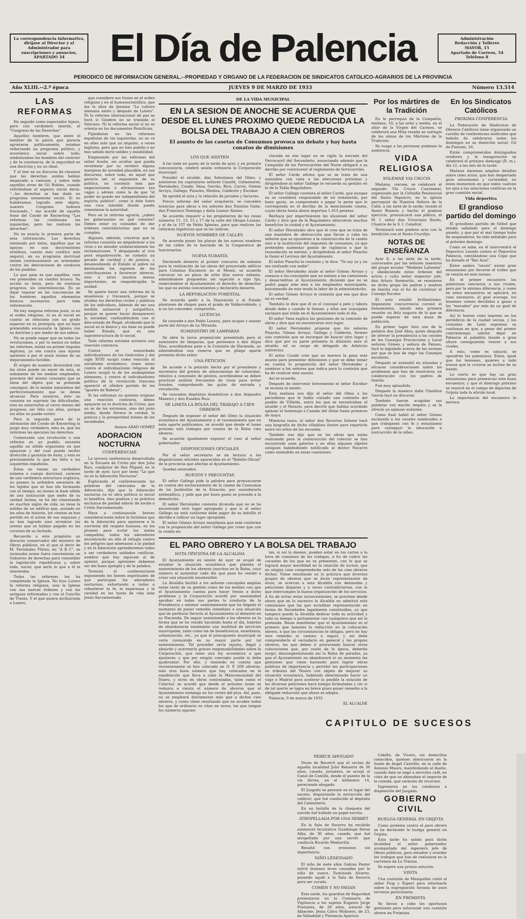La correspondencia informativa, diríjase al Director y al Administrador para suscripciones y anuncios,
APARTADO 34
El Día de Palencia
Administración
Redacción y Talleres
MAYOR, 15
Apartado de Correos, 34
Teléfono 8
PERIODICO DE INFORMACION GENERAL.--PROPIEDAD Y ORGANO DE LA FEDERACION DE SINDICATOS CATOLICO-AGRARIOS DE LA PROVINCIA
Año XLIII.--2.ª época JUEVES 9 DE MARZO DE 1933 Número 13.514
LAS REFORMAS
He seguido como espectador lejano, pero con verdadero interés, el "Congreso de las Derechas".
Aquellos hombres, que entre el temblor de la patria que parecía agrietarse políticamente, estaban redactando un programa político, y económico social sobre todo; simbolizaban los hombres del carácter y de la constancia, de la seguridad en una doctrina y en un ideal.
Y al leer en un discurso de clausura que las derechas unidas habían empezado a caminar, y sobre todo aquellas otras de Gil Robles, cuando refiriéndose al aspecto social decía: "...las derechas se han dado un programa netamente social. Si no hubiéramos logrado este objeto, nuestro Congreso hubiera fracasado..." me acordé de aquella frase del Conde de Keyserling "Las reformas las comienzan las izquierdas, pero las realizan las derechas".
No es exacta la primera parte de esta información. Las derechas (entiendo por éstas, aquéllas que se apoyan en una doctrinalismo ortodoxo, cuanto más católico más seguro), en su programa doctrinal tienen continuamente un orientador contra las desviaciones de conducta de los pueblos.
Lo que pasa es que aquéllas, rara vez pretenden un cambio brusco. Su acción es lenta, pero de continuo progreso, sin intermitencias. Es un dejar reposar en las conciencias de los hombres aquellos elementos básicos necesarios para toda reformación.
No hay ninguna reforma justa, ni en el orden religioso, ni en el social en cuanto se relaciona con un grado superior en su jerarquía, que no haya pretendido encauzarla la Iglesia con su doctrina y por medio de sus sabios.
No se puede negar que en todas las revoluciones, o por lo menos en todas las reformas, existe un primer impulso legítimo, ya sea contra una injusta opresión o por el ansia misma de un mejoramiento factible.
El origen de nuestra diversidad con los otros puede no nacer de esto, ni solamente de los medios empleados; proviene del mismo concepto que se tiene del objeto que se pretende conseguir, de la misma naturaleza del perfeccionamiento que se desea alcanzar. Para nosotros, éste no consiste en suprimir las dificultades, sino en amarrarlas al carro mismo del progreso; ser feliz con ellas, porque sin ellas no puede existir.
Pero la segunda parte de la afirmación del Conde de Keyserling la juzgo muy verdadera, esto es, que las reformas las ejecutan las derechas.
Comenzada una revolución o una reforma en un pueblo, necesita aquélla un sólido organismo en que apoyarse y del cual pueda recibir dirección y garantía de éxito, y esto es precisamente lo que les falta a las izquierdas españolas.
Estas no tienen un verdadero sistema o cuerpo doctrinal, carecen de una verdadera estructura orgánica, no poseen la urdimbre necesaria de los tejidos que se han ido formando con el tiempo, no tienen la base sólida de una institución que amén de su verdad íntima, se ha ido cimentando en muchos siglos de vida; no tiene la solidez de un edificio que, azotado en los años de historia, los vientos se han partido en el arista de sus esquinas y no han logrado sino arrastrar las arenas que se habían pegado en las cornisas de su fachada.
Recuerdo a este propósito un discurso conservador del ministro de Obras públicas, en el que al decir de M. Fernández Flórez, en "A B C", se insinuaba acaso fuera conveniente un Gobierno de derechas para consolidar la legislación republicana y, sobre todo, social, que sería lo que a él le interesaba.
Todas las reformas las ha completado la Iglesia. No hizo Lutero la reforma religiosa, sino la Iglesia con sus nuevas órdenes y con las antiguas reformadas y con el Concilio de Trento. Y el que quiera atribuírsela a Lutero,
que considere sus frutos en el orden religioso y en el humanocientífico, que lea la obra de Janssen "La cultura alemana antes y después de Lutero". Ni la reforma internacional de paz se hará si Ginebra no se traslada al Vaticano. Ni la reforma social si no se orienta en los documentos Pontificios.
Fijándonos en las reformas españolas de las izquierdas, no se ve en ellas más que un impulso, a veces legítimo, pero que no han podido o no han sabido darle solidez y estabilidad.
Empezando por las reformas del señor Azaña, sin ocultar que pueda revolotear por su cerebro alguna mariposa de novedad plausible, en sus discursos, sobre todo, en aquel que parecía ser el exponente de su política, no contenía más que negociaciones o afirmaciones tan vagas y aéreas como la de que "el poder no puede ser independiente del espíritu público", como si éste fuera una roca inmoble donde pueda cimentarse la autoridad.
Pero en la reforma agraria, ¿saben los gobernantes en qué consiste? Deben estar ya cansados de dar órdenes contradictorias que no se cumplen.
Algunos, además, creyeron que la reforma consistía en empobrecer a los ricos o en atender unilateralmente las reclamaciones. Y despojando al rico para empobrecerle, se cometía un pecado de caridad y de justicia, y desatendiendo el Estado al pobre no destinando los ingresos de los contribuyentes a favorecer obreros, sino a otros asuntos menos importantes, se resquebrajaba la unidad.
Se quiere hacer una reforma de la enseñanza y fracasará, porque se olvidan los derechos civiles y públicos de los individuos. Además de ser una medida antisocial y antipolítica, porque es querer hacer desaparecer la sociedad, confundiéndola con el dios-estado de Hegel, olvidando que lo social es lo básico y sin base no puede haber Estado, que es una supraestructura de lo social.
Toda reforma extrema arrastra una reacción contraria.
Contra el exacerbado individualismo de los fisiócratas y del siglo XVIII surgió como reacción el socialismo económico, como antes contra el individualismo religioso de Lutero surgió la de los anabaptistas alemanes, y contra el individualismo político de la revolución francesa apareció el célebre partido de los "iguales de Babeus".
Si las reformas no quieren originar una reacción contraria, deben apoyarse en la doctrina de Cristo, que no es de los extremos, sino del justo medio, donde florece la verdad, la justicia y la prosperidad misma de las sociedades.
Aniano ABAD GOMEZ
ADORACION NOCTURNA
CONFERENCIAS
La tercera conferencia desarrollada en la Escuela de Cristo por don Julio Ruiz, coadjutor de San Miguel, en la tarde de ayer, tuvo por tema "Lo que no es la Adoración Nocturna".
Explicando el conferenciante las palabras del catecismo de la Adoración, dijo que la Adoración nocturna no es obra política ni social ni benéfica, sino piadosa y su práctica exclusiva de piedad adorar de noche a Cristo Sacramentado.
Hace a continuación breves consideraciones sobre la fortaleza que da la Adoración para oponerse a la corriente del respeto humano, en los jóvenes para evitar las malas compañías; todos los adoradores encontrarán en ella el refugio contra los peligros que amenazan a la piedad y en la Adoración aprenderemos todos a ser verdaderos soldados católicos, nombre que hoy equivale al de apóstol, porque apóstoles debemos ser del buen ejemplo y de la palabra.
Terminó el conferenciante exponiendo los bienes espirituales de que participan los adoradores nocturnos, exhortando a todos a robustecer la fe, la esperanza y la caridad en las horas de vela ante Jesús Sacramentado
DE LA VIDA MUNICIPAL
EN LA SESION DE ANOCHE SE ACUERDA QUE DESDE EL LUNES PROXIMO QUEDE REDUCIDA LA BOLSA DEL TRABAJO A CIEN OBREROS
El asunto de las casetas de Consumos provoca un debate y hay hasta conatos de dimisiones
LOS QUE ASISTEN
A las siete en punto de la tarde de ayer, y en primera convocatoria, celebró sesión ordinaria la Corporación municipal.
Presidió el alcalde, don Salustiano del Olmo, y asistieron los capitulares señores Casañé, Colmenares, Hernández, Conde, Vena, Garrán, Rico, Carrio, Gómez Arroyo, Gallego, Pinacho, Medina, Calderón y Escobar.
Se aprobó el acta y la relación de jornales y facturas.
Previo informe del señor arquitecto, se conceden licencias para obras a los señores don Dionisio Gaite, don Francisco Domingo y doña Leonor Alonso.
Se acuerda requerir a los propietarios de las casas números 11, 13, 15 y 17 de la calle del Obispo Lozano, y al de la 157 de Pablo Iglesias, para que realicen las reformas higiénicas que se les indican.
NUEVOS NOMBRES DE CALLES
Se acuerda poner las placas de los nuevos nombres de las calles de la barriada de la Cooperativa de funcionarios.
NUEVA SUBASTA
Declarado desierto el primer concurso de subasta para la realización de las obras del proyectado edificio para Colonias Escolares en el Monte, se acuerda convocar en un plazo de ocho días nueva subasta, admitiéndose propuestas sin sujeción a tipo fijo, reservándose el Ayuntamiento el derecho de desechar las que no estime convenientes y declararlo desierto.
LA REPOBLACION FORESTAL
Se acuerda pedir a la Diputación y al Estado plantones de chopos para el prado de Valderrobledo, y si no los conceden, comprarlos.
LICENCIA
Se concede a don Pablo Lozano, para ocupar y sanear parte del Arroyo de La Miranda.
SUMINISTRO DE LAMPARAS
Se abre la única proposición presentada para el suministro de lámparas, que pertenece a don Alipio Díez, acordándose pase a la Comisión de Hacienda, no admitiéndose una reserva que en pliego aparte presenta dicho señor.
UNA PETICION
Se accede a la petición hecha por el presidente y secretario del gremio de almacenistas de coloniales, relativa a concesión de pósitos, acordándose se deben practicar análisis frecuentes de vinos para evitar fraudes, comprobando las guías de entrada y circulación.
Se conceden depósitos domésticos a don Alejandro Maestro y don Eusebio Ruiz.
SE LIMITA LA BOLSA DEL TRABAJO A CIEN OBREROS
Después de exponer el señor del Olmo la situación económica del Ayuntamiento y el razonamiento que en nota aparte publicamos, se acordó que desde el lunes próximo solo trabajen por cuenta de la Bolsa cien obreros.
Se acuerda igualmente exponer el caso al señor gobernador.
DISPOSICIONES OFICIALES
Por el señor secretario se da lectura a las disposiciones oficiales aparecidas en el "Boletín Oficial" de la provincia que afectan al Ayuntamiento.
Quedan enterados.
RUEGOS Y PREGUNTAS
El señor Gallego pide la palabra para pronunciarse en contra del enclavamiento de la caseta de Consumos de los Jardinillos de la Estación, por considerarla antiestética, y pide que por buen gusto se proceda a la demolición.
El señor Hernández contesta diciendo que no se ha encontrado otro lugar apropiado y que si el señor Gallego no está conforme debe pagar de su bolsillo el derribo e indicar un lugar apropiado.
El señor Gómez Arroyo manifiesta que está conforme con la proposición del señor Gallego por creer que con la caseta en-
clavada en ese lugar no se vigila la entrada del Ferrocarril del Secundario, anunciando además que la Compañía de los Ferrocarriles del Norte obligará a su derribo por contravenir el reglamento de ferrocarriles.
El señor Cardo afirma que so se trata de una maniobra con vista a las elecciones próximas y dirigiéndose al señor Gallego le recuerda su gestión en lo de la Tabla Reguladora.
El señor Gallego contesta al señor Cardo, que aunque no se considera responsable de tal instalación, por buen gusto, se compromete a pagar la parte que le corresponda en el derribo de la mencionada caseta, cuyas obras hasta ahora importan 1.415 pesetas.
Rechaza por impertinentes las alusiones del señor Cardo y dice que de la Reguladora obtuvieron muchos beneficios la ciudad y el Ayuntamiento.
El señor Hernández dice que él cree que se trata de una maniobra de obstrucción que llevan a cabo los señores que se opusieron a la construcción de la caseta sino a la sustitución del impuesto de consumos, ya que pretenden aumentar gastos de vigilancia o que la recaudación se merme, y dirigiéndose al señor Pinacho le llamó el Lerroux del Ayuntamiento.
El señor Pinacho le contesta y le dice: "Yo soy yo y no me confundo con nadie".
El señor Hernández alude al señor Gómez Arroyo y censura a los concejales que no asisten a las comisiones y desacreditan al Ayuntamiento, diciendo que no se podrá pagar este mes a los empleados municipales, boicoteando de este modo la labor de la administración.
El señor Gómez Arroyo le contesta que eso que dice no es verdad.
También le dice que él es el concejal a pelo y labora donde debe y cuando le llaman, y ellos son concejales caciques que están en el Ayuntamiento todo el día.
El señor Vena explica las gestiones de la comisión de obras y dice que no encontraron otro lugar.
El señor Hernández propone que los señores Pinacho, Gómez Arroyo, Gallego y Calderón, formen una comisión que se encargue de buscar otro lugar y dice que por su parte presenta la dimisión ante el alcalde, ed su cargo de delegado de Arbitrios indirectos.
El señor Conde cree que no merece la pena este asunto para presentar dimisiones y que se debe tomar en cuenta la proposición del señor Hernández y nombrar a los señores que indica para la comisión que ha de resolver este asunto.
Así se acuerda.
Después de intervenir brevemente el señor Escobar se levanta la sesión.
Esta mañana nos dijo el señor del Olmo a los periodistas que le había visitado una comisión del pueblo de Villalda, entre los que se encontraban el alcalde y el Notario, para decirle que habían acordado aplazar el homenaje a Casado del Alisal hasta primeros de mayo.
Mientras tanto, el señor don Severino Infante hará una biografía de dicho villaldino ilustre para repartirla entre los niños de las escuelas.
También nos dijo que en las obras que están realizando para la construcción del colector se han encontrado unas galerías y en ellas algunos objetos antiguos habiéndoselo notificado al doctor Navarro como entendido en estas cuestiones.
EL PARO OBRERO Y LA BOLSA DEL TRABAJO
NOTA OFICIOSA DE LA ALCALDIA
El Ayuntamiento en sesión de ayer se ocupó de estudiar la situación económica que plantea el sostenimiento de los obreros inscritos en la Bolsa, cuyo número al aumentar cada día que pasa ha venido a crear una situación insostenible.
La Alcaldía facilitó a los señores concejales amplias notas tanto de su gestión como de los medios con que el Ayuntamiento cuenta para hacer frente a dicho problema y la Corporación acordó por unanimidad aprobar en todas sus partes la conducta de la Presidencia y estimar unánimemente que ha llegado el momento de poner remedio inmediato a una situación que de perdurar llevaría al Ayuntamiento al desastre en su Hacienda. De seguir sosteniendo a los obreros en la forma que se ha venido haciendo hasta el día, habrían de abandonarse totalmente una multitud de servicios municipales, tales como los de beneficencia, enseñanza, urbanización, etc., ya que el presupuesto municipal se vería consumido en su mayor parte por tal sostenimiento. Tal proceder sería injusto, ilegal y absurdo y acarrearía graves responsabilidades sobre la Corporación, que tiene una ley económica a que ajustarse, y que por ningún concepto puede ni debe quebrantar. Por ello, y teniendo en cuenta que recientemente se han colocado en O. P. 200 obreros, más otro buen número que hay colocados en la repoblación que lleva a cabo la Mancomunidad del Duero, y otros en obras contratadas, tales como el Colector, se acordó que desde el próximo lunes se reduzca a ciento el número de obreros que el Ayuntamiento sostenga en los cortes del plus. Así, pues, no se empleará diariamente más que a dichos cien obreros, y como viene resultando que no acuden todos los que de ordinario se citan en turno, los que tengan los números siguien-
tes, si así lo desean, pueden estar en los cortes a la hora de comienzo de los trabajos, a fin de cubrir las vacantes de los que no se presenten, con lo que se logrará mayor movilidad en la rotación de turnos, que en ningún caso comprenderán más de los cien obreros dichos. Viene resultando en la práctica que diversos grupos de obreros que se dicen representantes de otros, se acercan a esta Alcaldía con demandas y peticiones dispares y a veces contradictorias, con lo que interrumpen la buena organización de los servicios. A fin de evitar estos inconvenientes, se previene desde ahora que en lo sucesivo la Alcaldía no admitirá más comisiones que las que acrediten representación en forma de Sociedades legalmente constituidas, ya que tampoco puede la Alcaldía dedicar toda su actividad y todo su tiempo a parlamentar con cualquiera que así lo pretenda. Resta manifestar que el Ayuntamiento es el primero que lamenta la reducción en la colocación obrera, a que las circunstancias le obligan, pero no hay otro remedio ni camino a seguir, y así debe comprenderlo el vecindario en general y los propios obreros, los que deben ir procurando buscar otras colocaciones que, por razón de la época, deberán surgir, descongestionando así la Bolsa de parados, ya que el Ayunamiento no abandonará ni un momento las gestiones que viene haciendo para lograr obras públicas de importancia y percibir las participaciones en tributos del Tesoro con objeto de mejorar su situación económica, habiendo determinado hacer un viaje a Madrid para acelerar lo posible la solución de las diversas peticiones hace tiempo formuladas y ver si de tal suerte se logra en breve plazo poner remedio a la obligada reducción que ahora se adopta.
Palencia, 9 de marzo de 1933.
EL ALCALDE
Por los mártires de la Tradición
En la parroquia de la Compañía, mañana, 10, a las ocho y media, en el altar de la Virgen del Carmen, se celebrará una Misa rezada en sufragio de las almas de los Mártires de la Tradición.
Se ruega a las personas piadosas la asistencia.
VIDA RELIGIOSA
SOLEMNE VIA CRUCIS
Mañana, viernes, se celebrará el segundo Vía Crucis Cuaresmal, organizado por la Cofradía Penitencial del Santo Sepulcro, en la iglesia parroquial de Nuestra Señora de la Calle, a las siete de la tarde; rezado el Santo Rosario y hecho el piadoso ejercicio, pronunciará una plática, el M. I. señor don Victoriano Barón, Chantre de la S. I. Catedral.
Terminará este piadoso acto con la bendición con el Santo Crucifijo.
NOTAS DE ENSEÑANZA
Ayer 8, a las siete de la tarde, convocados por los señores maestros del grupo escolar "Modesto Lafuente" y obedeciendo éstos órdenes del activo y culto señor inspector jefe, don Arturo Sanmartín, se reunieron en dicho grupo los padres y madres de familia con el fin de constituir el Consejo Escolar.
El acto resultó brillantísimo. Imponente concurrencia coronó el llamamiento, siendo esta primera reunión un feliz augurio de lo que se puede esperar de esta masa de población.
En primer lugar hizo uso de la palabra don José Aboy, quien después de ofrecer la presidencia a los vocales de los Consejos Provinciales y Local señores Gómez y señora de Petano, leyó lo legislado acerca de las normas por que se han de regir los Consejos escolares.
Después se extendió en atinadas y eficaces consideraciones sobre los problemas que han de resolverse, en colaboración con los padres de familia.
Fué muy aplaudido.
Después la maestra doña Ubaldina García leyó un discurso.
También fueron acogidas sus palabras con mucho respeto y se le ofreció un aplauso unánime.
Como final habló el señor Gómez excitando a los vocales nombrados a que trabajasen con fe y entusiasmo para conseguir la educación e instrucción de la niñez.
En los Sindicatos Católicos
PROXIMA CONFERENCIA
La Federación de Sindicatos de Obreros Católicos tiene organizado un cursillo de conferencias sindicales que habrán de celebrarse todos los domingos en su domicilio social, Gil de Fuentes, 16.
Están comprometidos distinguidos oradores y la inauguración se celebrará el próximo domingo (D. m.), día 12, a las seis de la tarde.
Mañana daremos amplios detalles sobre tales actos, que han despertado gran entusiasmo y curiosidad, en estos momentos en que todos vuelven los ojos a las soluciones católicas en la gran cuestión social.
Vida deportiva
El grandioso partido del domingo
El grandioso partido de fútbol que estaba señalado para el domingo pasado, y que por el mal tiempo hubo de suspenderse, ha sido señalado para el próximo domingo.
Como se sabe, en él intervendrá el Deportivo Leonés contra el Deportivo Palencia, ventilándose una Copa que ha donado el "Bar Azul".
Entre ambos "onces" existe gran entusiasmo por llevarse el trofeo que se ventila en este torneo.
En el primer encuentro los palentinos vencieron a sus rivales, pero por la mínima diferencia, y como en estos encuentros se aplicará, en caso necesario, el goal average, los leoneses vienen decididos a ganar a los "morados" por más de un goal de diferencia.
Así lo hemos visto impreso en los periódicos de la ciudad vecina, y los cronistas de León expresan su confianza en que, a pesar del primer contratiempo, sabrán dejar en Palencia el pabellón leonés a gran altura consiguiendo vencer a sus rivales.
A esto, como es natural, se opondrán los palentinos. Estos, igual que los leoneses, quieren a todo trance que la victoria se incline de su bando.
Lo cierto es que hay un gran entusiasmo para presenciar este buen encuentro, y que el domingo próximo se reunirá en el campo de deportes de Grijota toda la afición local.
La importancia del encuentro lo merece.
CAPITULO DE SUCESOS
PERECE AHOGADO
Dicen de Becerril que el vecino de aquella localidad Julio Retuerto de 30 años, casado, jornalero, se arrojó al Canal de Castilla, desde el puente de la vía férrea, en el kilómetro 14, pereciendo ahogado.
El Juzgado se personó en el lugar del suceso, disponiendo la extracción del cadáver, que fué conducido al depósito del Cementerio.
En un bolsillo de la chaqueta del suicida fué hallado un papel escrito.
ATROPELLADA POR UNA SERRET
En la Sala de Socorro ha recibido asistencia facultativa Guadalupe Serna Alba, de 30 años, casada, que fué atropellada por una serret que conducía Ricardo Mediavilla.
Resultó con erosiones sin importancia.
NIÑO LESIONADO
El niño de siete años Gabino Pastor sufrió lesiones leves causadas por la niña de nueve, Iluminada Alvarez, pasando aquél a la Sala de Socorro para ser curado.
COMEN Y NO PAGAN
Esta tarde, los guardias de Seguridad presentaron en la Comisaría de Vigilancia a los sujetos Eugenio Jorge Fontuena, de 20 años, natural de Albacete; Jesús Calvo Molinero, de 23, de Valladolid y Florencio Aparicio
Cabilla, de Vivero, sin domicilios conocidos, quienes almorzaron en la fonda de Angel Castrillo, en la calle de Antonio Maura, manifestando al dueño, cuando éste se negó a servirles café, en vista de que no abonaban el importe de la comida, que carecían de recursos.
Ingresaron en los calabozos a disposición del Juzgado.
GOBIERNO CIVIL
HUELGA GENERAL EN GRIJOTA
Como protesta contra el paro obrero se ha declarado la huelga general en Grijota.
Esta tarde ha salido para dicha localidad el señor gobernador, acompañado del ingeniero jefe de Obras públicas, para estudiar y acordar los trabajos que han de realizarse en la carretera de La Treinta.
Se espera una pronta solución.
VISITA
Una comisión de Manquillos visitó al señor Puig y Espert para informarle sobre la expropiación forzosa de unos terrenos particulares.
EN FROMISTA
Se llevan a cabo las oportunas gestiones para solucionar una cuestión obrera en Frómista.